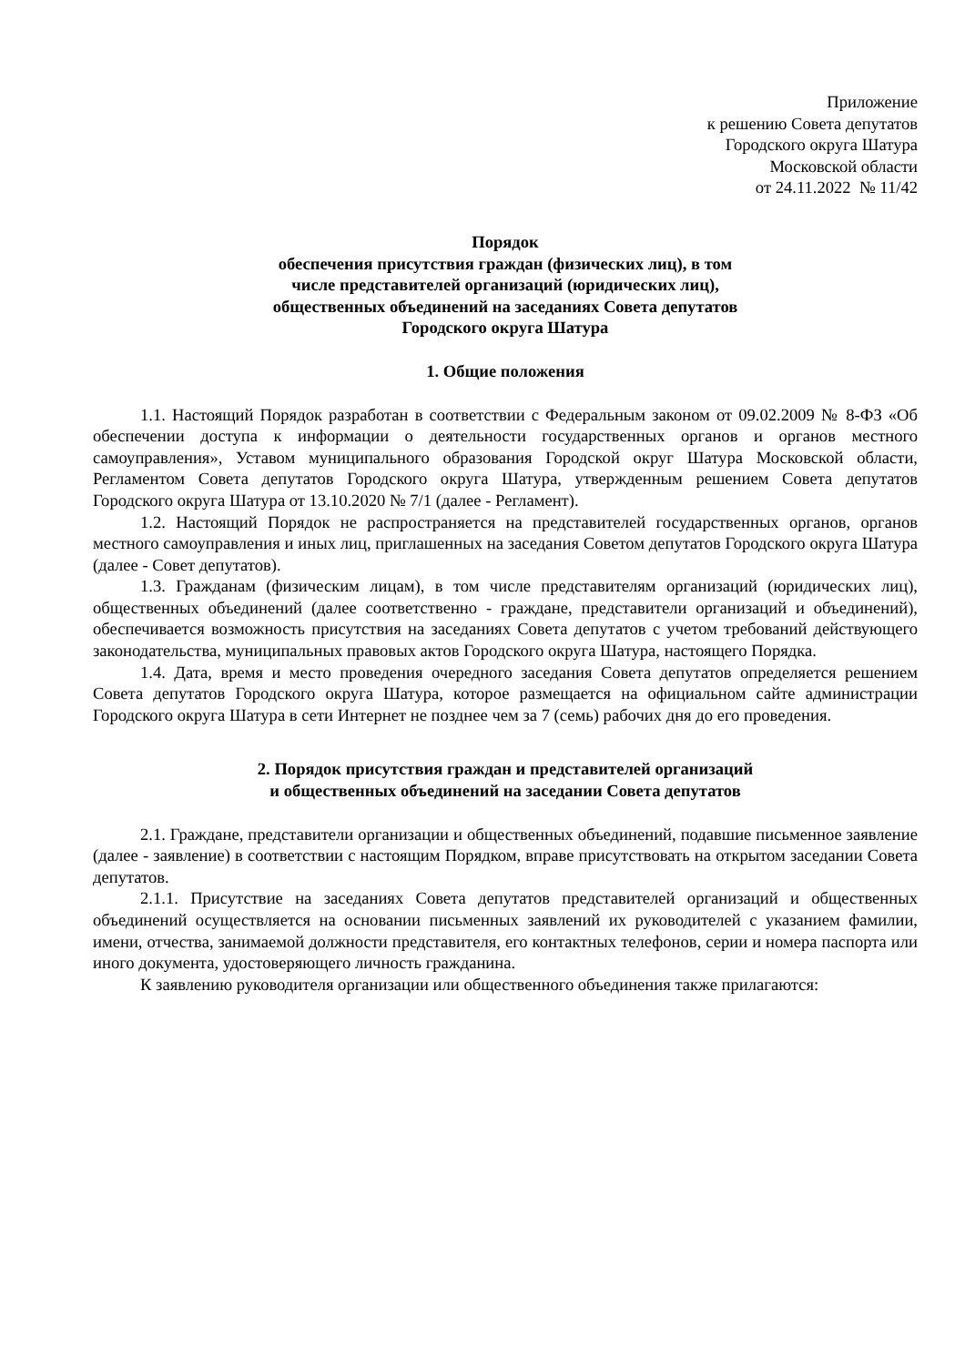Приложение
к решению Совета депутатов
Городского округа Шатура
Московской области
от 24.11.2022 № 11/42
Порядок
обеспечения присутствия граждан (физических лиц), в том
числе представителей организаций (юридических лиц),
общественных объединений на заседаниях Совета депутатов
Городского округа Шатура
1. Общие положения
1.1. Настоящий Порядок разработан в соответствии с Федеральным законом от 09.02.2009 № 8-ФЗ «Об обеспечении доступа к информации о деятельности государственных органов и органов местного самоуправления», Уставом муниципального образования Городской округ Шатура Московской области, Регламентом Совета депутатов Городского округа Шатура, утвержденным решением Совета депутатов Городского округа Шатура от 13.10.2020 № 7/1 (далее - Регламент).
1.2. Настоящий Порядок не распространяется на представителей государственных органов, органов местного самоуправления и иных лиц, приглашенных на заседания Советом депутатов Городского округа Шатура (далее - Совет депутатов).
1.3. Гражданам (физическим лицам), в том числе представителям организаций (юридических лиц), общественных объединений (далее соответственно - граждане, представители организаций и объединений), обеспечивается возможность присутствия на заседаниях Совета депутатов с учетом требований действующего законодательства, муниципальных правовых актов Городского округа Шатура, настоящего Порядка.
1.4. Дата, время и место проведения очередного заседания Совета депутатов определяется решением Совета депутатов Городского округа Шатура, которое размещается на официальном сайте администрации Городского округа Шатура в сети Интернет не позднее чем за 7 (семь) рабочих дня до его проведения.
2. Порядок присутствия граждан и представителей организаций
и общественных объединений на заседании Совета депутатов
2.1. Граждане, представители организации и общественных объединений, подавшие письменное заявление (далее - заявление) в соответствии с настоящим Порядком, вправе присутствовать на открытом заседании Совета депутатов.
2.1.1. Присутствие на заседаниях Совета депутатов представителей организаций и общественных объединений осуществляется на основании письменных заявлений их руководителей с указанием фамилии, имени, отчества, занимаемой должности представителя, его контактных телефонов, серии и номера паспорта или иного документа, удостоверяющего личность гражданина.
К заявлению руководителя организации или общественного объединения также прилагаются: